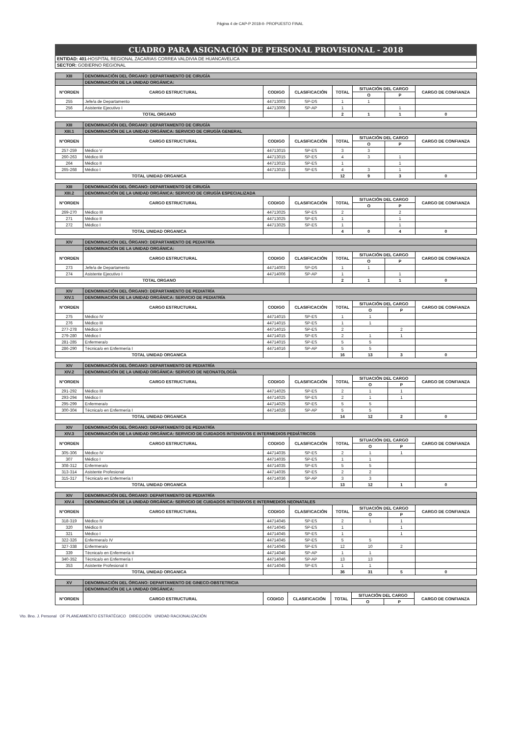Página 4 de CAP-P 2018-II- PROPUESTO FINAL
CUADRO PARA ASIGNACIÓN DE PERSONAL PROVISIONAL - 2018
ENTIDAD: 401-HOSPITAL REGIONAL ZACARIAS CORREA VALDIVIA DE HUANCAVELICA
SECTOR: GOBIERNO REGIONAL
| XIII | DENOMINACIÓN DEL ÓRGANO: DEPARTAMENTO DE CIRUGÍA | | | | | | |
| | DENOMINACIÓN DE LA UNIDAD ORGÁNICA: | | | | | | |
| N°ORDEN | CARGO ESTRUCTURAL | CODIGO | CLASIFICACIÓN | TOTAL | SITUACIÓN DEL CARGO | | CARGO DE CONFIANZA |
| | | | | | O | P | |
| 255 | Jefe/a de Departamento | 44713003 | SP-DS | 1 | 1 | | |
| 256 | Asistente Ejecutivo I | 44713006 | SP-AP | 1 | | 1 | |
| TOTAL ORGANO | | | | 2 | 1 | 1 | 0 |
| XIII | DENOMINACIÓN DEL ÓRGANO: DEPARTAMENTO DE CIRUGÍA | | | | | | |
| XIII.1 | DENOMINACIÓN DE LA UNIDAD ORGÁNICA: SERVICIO DE CIRUGÍA GENERAL | | | | | | |
| N°ORDEN | CARGO ESTRUCTURAL | CODIGO | CLASIFICACIÓN | TOTAL | SITUACIÓN DEL CARGO | | CARGO DE CONFIANZA |
| | | | | | O | P | |
| 257-259 | Médico V | 44713015 | SP-ES | 3 | 3 | | |
| 260-263 | Médico III | 44713015 | SP-ES | 4 | 3 | 1 | |
| 264 | Médico II | 44713015 | SP-ES | 1 | | 1 | |
| 265-268 | Médico I | 44713015 | SP-ES | 4 | 3 | 1 | |
| TOTAL UNIDAD ORGANICA | | | | 12 | 9 | 3 | 0 |
| XIII | DENOMINACIÓN DEL ÓRGANO: DEPARTAMENTO DE CIRUGÍA | | | | | | |
| XIII.2 | DENOMINACIÓN DE LA UNIDAD ORGÁNICA: SERVICIO DE CIRUGÍA ESPECIALIZADA | | | | | | |
| N°ORDEN | CARGO ESTRUCTURAL | CODIGO | CLASIFICACIÓN | TOTAL | SITUACIÓN DEL CARGO | | CARGO DE CONFIANZA |
| | | | | | O | P | |
| 269-270 | Médico III | 44713025 | SP-ES | 2 | | 2 | |
| 271 | Médico II | 44713025 | SP-ES | 1 | | 1 | |
| 272 | Médico I | 44713025 | SP-ES | 1 | | 1 | |
| TOTAL UNIDAD ORGANICA | | | | 4 | 0 | 4 | 0 |
| XIV | DENOMINACIÓN DEL ÓRGANO: DEPARTAMENTO DE PEDIATRÍA | | | | | | |
| | DENOMINACIÓN DE LA UNIDAD ORGÁNICA: | | | | | | |
| N°ORDEN | CARGO ESTRUCTURAL | CODIGO | CLASIFICACIÓN | TOTAL | SITUACIÓN DEL CARGO | | CARGO DE CONFIANZA |
| | | | | | O | P | |
| 273 | Jefe/a de Departamento | 44714003 | SP-DS | 1 | 1 | | |
| 274 | Asistente Ejecutivo I | 44714006 | SP-AP | 1 | | 1 | |
| TOTAL ORGANO | | | | 2 | 1 | 1 | 0 |
| XIV | DENOMINACIÓN DEL ÓRGANO: DEPARTAMENTO DE PEDIATRÍA | | | | | | |
| XIV.1 | DENOMINACIÓN DE LA UNIDAD ORGÁNICA: SERVICIO DE PEDIATRÍA | | | | | | |
| N°ORDEN | CARGO ESTRUCTURAL | CODIGO | CLASIFICACIÓN | TOTAL | SITUACIÓN DEL CARGO | | CARGO DE CONFIANZA |
| | | | | | O | P | |
| 275 | Médico IV | 44714015 | SP-ES | 1 | 1 | | |
| 276 | Médico III | 44714015 | SP-ES | 1 | 1 | | |
| 277-278 | Médico II | 44714015 | SP-ES | 2 | | 2 | |
| 279-280 | Médico I | 44714015 | SP-ES | 2 | 1 | 1 | |
| 281-285 | Enfermera/o | 44714015 | SP-ES | 5 | 5 | | |
| 286-290 | Técnica/o en Enfermería I | 44714016 | SP-AP | 5 | 5 | | |
| TOTAL UNIDAD ORGANICA | | | | 16 | 13 | 3 | 0 |
| XIV | DENOMINACIÓN DEL ÓRGANO: DEPARTAMENTO DE PEDIATRÍA | | | | | | |
| XIV.2 | DENOMINACIÓN DE LA UNIDAD ORGÁNICA: SERVICIO DE NEONATOLOGÍA | | | | | | |
| N°ORDEN | CARGO ESTRUCTURAL | CODIGO | CLASIFICACIÓN | TOTAL | SITUACIÓN DEL CARGO | | CARGO DE CONFIANZA |
| | | | | | O | P | |
| 291-292 | Médico III | 44714025 | SP-ES | 2 | 1 | 1 | |
| 293-294 | Médico I | 44714025 | SP-ES | 2 | 1 | 1 | |
| 295-299 | Enfermera/o | 44714025 | SP-ES | 5 | 5 | | |
| 300-304 | Técnica/o en Enfermería I | 44714026 | SP-AP | 5 | 5 | | |
| TOTAL UNIDAD ORGANICA | | | | 14 | 12 | 2 | 0 |
| XIV | DENOMINACIÓN DEL ÓRGANO: DEPARTAMENTO DE PEDIATRÍA | | | | | | |
| XIV.3 | DENOMINACIÓN DE LA UNIDAD ORGÁNICA: SERVICIO DE CUIDADOS INTENSIVOS E INTERMEDIOS PEDIÁTRICOS | | | | | | |
| N°ORDEN | CARGO ESTRUCTURAL | CODIGO | CLASIFICACIÓN | TOTAL | SITUACIÓN DEL CARGO | | CARGO DE CONFIANZA |
| | | | | | O | P | |
| 305-306 | Médico IV | 44714035 | SP-ES | 2 | 1 | 1 | |
| 307 | Médico I | 44714035 | SP-ES | 1 | 1 | | |
| 308-312 | Enfermera/o | 44714035 | SP-ES | 5 | 5 | | |
| 313-314 | Asistente Profesional | 44714035 | SP-ES | 2 | 2 | | |
| 315-317 | Técnica/o en Enfermería I | 44714036 | SP-AP | 3 | 3 | | |
| TOTAL UNIDAD ORGANICA | | | | 13 | 12 | 1 | 0 |
| XIV | DENOMINACIÓN DEL ÓRGANO: DEPARTAMENTO DE PEDIATRÍA | | | | | | |
| XIV.4 | DENOMINACIÓN DE LA UNIDAD ORGÁNICA: SERVICIO DE CUIDADOS INTENSIVOS E INTERMEDIOS NEONATALES | | | | | | |
| N°ORDEN | CARGO ESTRUCTURAL | CODIGO | CLASIFICACIÓN | TOTAL | SITUACIÓN DEL CARGO | | CARGO DE CONFIANZA |
| | | | | | O | P | |
| 318-319 | Médico IV | 44714045 | SP-ES | 2 | 1 | 1 | |
| 320 | Médico II | 44714045 | SP-ES | 1 | | 1 | |
| 321 | Médico I | 44714045 | SP-ES | 1 | | 1 | |
| 322-326 | Enfermera/o IV | 44714045 | SP-ES | 5 | 5 | | |
| 327-338 | Enfermera/o | 44714045 | SP-ES | 12 | 10 | 2 | |
| 339 | Técnica/o en Enfermería II | 44714046 | SP-AP | 1 | 1 | | |
| 340-352 | Técnica/o en Enfermería I | 44714046 | SP-AP | 13 | 13 | | |
| 353 | Asistente Profesional II | 44714045 | SP-ES | 1 | 1 | | |
| TOTAL UNIDAD ORGANICA | | | | 36 | 31 | 5 | 0 |
| XV | DENOMINACIÓN DEL ÓRGANO: DEPARTAMENTO DE GINECO-OBSTETRICIA | | | | | | |
| | DENOMINACIÓN DE LA UNIDAD ORGÁNICA: | | | | | | |
| N°ORDEN | CARGO ESTRUCTURAL | CODIGO | CLASIFICACIÓN | TOTAL | SITUACIÓN DEL CARGO | | CARGO DE CONFIANZA |
| | | | | | O | P | |
Vto. Bno. J. Personal OF PLANEAMIENTO ESTRATÉGICO DIRECCIÓN UNIDAD RACIONALIZACIÓN